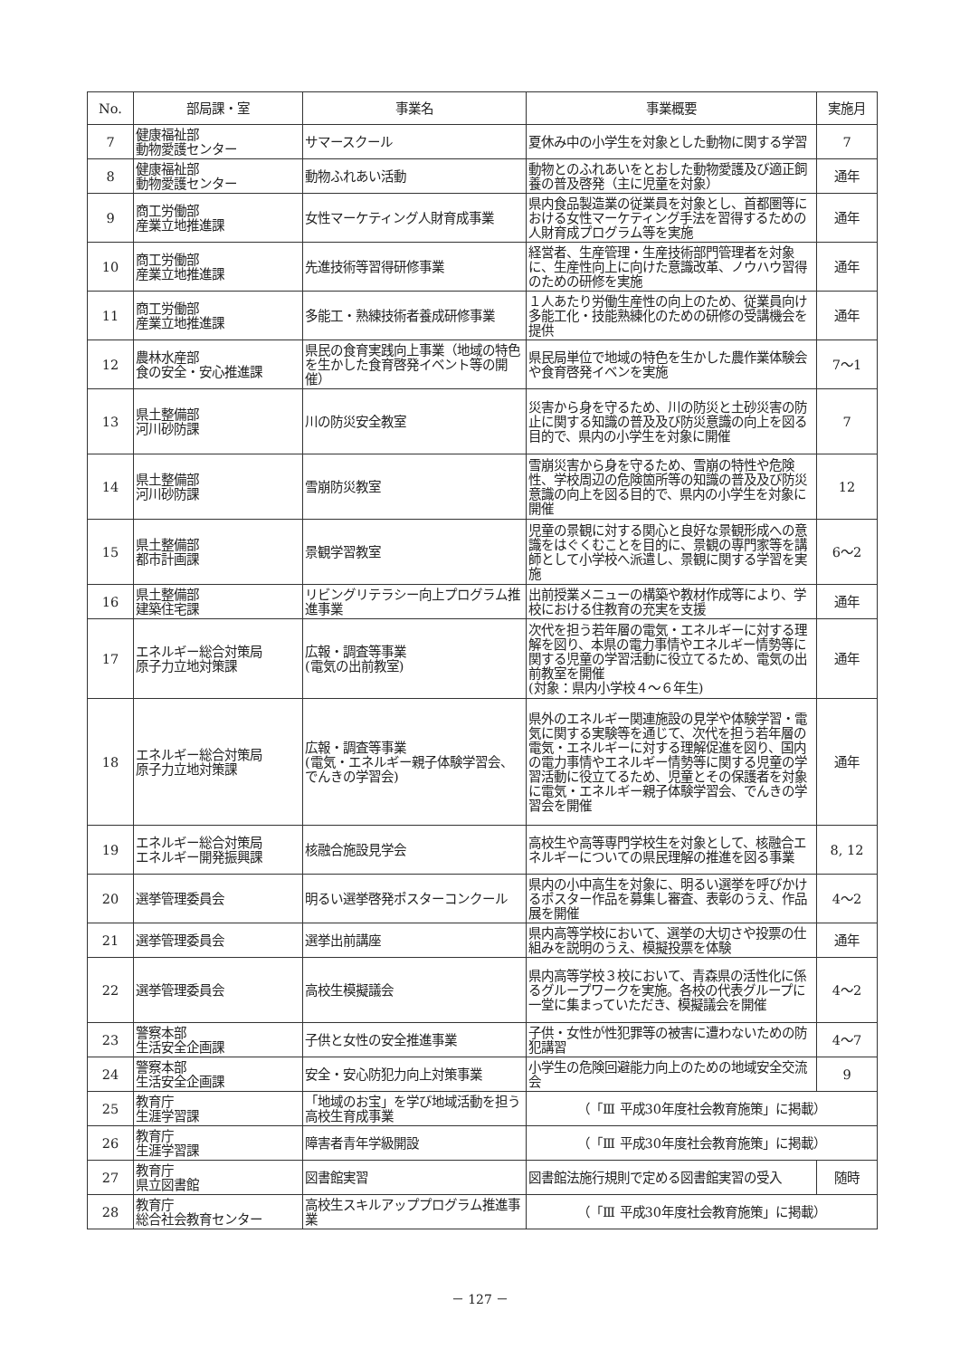| No. | 部局課・室 | 事業名 | 事業概要 | 実施月 |
| --- | --- | --- | --- | --- |
| 7 | 健康福祉部 動物愛護センター | サマースクール | 夏休み中の小学生を対象とした動物に関する学習 | 7 |
| 8 | 健康福祉部 動物愛護センター | 動物ふれあい活動 | 動物とのふれあいをとおした動物愛護及び適正飼養の普及啓発（主に児童を対象） | 通年 |
| 9 | 商工労働部 産業立地推進課 | 女性マーケティング人財育成事業 | 県内食品製造業の従業員を対象とし、首都圏等における女性マーケティング手法を習得するための人財育成プログラム等を実施 | 通年 |
| 10 | 商工労働部 産業立地推進課 | 先進技術等習得研修事業 | 経営者、生産管理・生産技術部門管理者を対象に、生産性向上に向けた意識改革、ノウハウ習得のための研修を実施 | 通年 |
| 11 | 商工労働部 産業立地推進課 | 多能工・熟練技術者養成研修事業 | １人あたり労働生産性の向上のため、従業員向け多能工化・技能熟練化のための研修の受講機会を提供 | 通年 |
| 12 | 農林水産部 食の安全・安心推進課 | 県民の食育実践向上事業（地域の特色を生かした食育啓発イベント等の開催） | 県民局単位で地域の特色を生かした農作業体験会や食育啓発イベンを実施 | 7～1 |
| 13 | 県土整備部 河川砂防課 | 川の防災安全教室 | 災害から身を守るため、川の防災と土砂災害の防止に関する知識の普及及び防災意識の向上を図る目的で、県内の小学生を対象に開催 | 7 |
| 14 | 県土整備部 河川砂防課 | 雪崩防災教室 | 雪崩災害から身を守るため、雪崩の特性や危険性、学校周辺の危険箇所等の知識の普及及び防災意識の向上を図る目的で、県内の小学生を対象に開催 | 12 |
| 15 | 県土整備部 都市計画課 | 景観学習教室 | 児童の景観に対する関心と良好な景観形成への意識をはぐくむことを目的に、景観の専門家等を講師として小学校へ派遣し、景観に関する学習を実施 | 6～2 |
| 16 | 県土整備部 建築住宅課 | リビングリテラシー向上プログラム推進事業 | 出前授業メニューの構築や教材作成等により、学校における住教育の充実を支援 | 通年 |
| 17 | エネルギー総合対策局 原子力立地対策課 | 広報・調査等事業 (電気の出前教室) | 次代を担う若年層の電気・エネルギーに対する理解を図り、本県の電力事情やエネルギー情勢等に関する児童の学習活動に役立てるため、電気の出前教室を開催 (対象：県内小学校４～６年生) | 通年 |
| 18 | エネルギー総合対策局 原子力立地対策課 | 広報・調査等事業 (電気・エネルギー親子体験学習会、でんきの学習会) | 県外のエネルギー関連施設の見学や体験学習・電気に関する実験等を通じて、次代を担う若年層の電気・エネルギーに対する理解促進を図り、国内の電力事情やエネルギー情勢等に関する児童の学習活動に役立てるため、児童とその保護者を対象に電気・エネルギー親子体験学習会、でんきの学習会を開催 | 通年 |
| 19 | エネルギー総合対策局 エネルギー開発振興課 | 核融合施設見学会 | 高校生や高等専門学校生を対象として、核融合エネルギーについての県民理解の推進を図る事業 | 8, 12 |
| 20 | 選挙管理委員会 | 明るい選挙啓発ポスターコンクール | 県内の小中高生を対象に、明るい選挙を呼びかけるポスター作品を募集し審査、表彰のうえ、作品展を開催 | 4～2 |
| 21 | 選挙管理委員会 | 選挙出前講座 | 県内高等学校において、選挙の大切さや投票の仕組みを説明のうえ、模擬投票を体験 | 通年 |
| 22 | 選挙管理委員会 | 高校生模擬議会 | 県内高等学校３校において、青森県の活性化に係るグループワークを実施。各校の代表グループに一堂に集まっていただき、模擬議会を開催 | 4～2 |
| 23 | 警察本部 生活安全企画課 | 子供と女性の安全推進事業 | 子供・女性が性犯罪等の被害に遭わないための防犯講習 | 4～7 |
| 24 | 警察本部 生活安全企画課 | 安全・安心防犯力向上対策事業 | 小学生の危険回避能力向上のための地域安全交流会 | 9 |
| 25 | 教育庁 生涯学習課 | 「地域のお宝」を学び地域活動を担う高校生育成事業 | （「Ⅲ 平成30年度社会教育施策」に掲載） | |
| 26 | 教育庁 生涯学習課 | 障害者青年学級開設 | （「Ⅲ 平成30年度社会教育施策」に掲載） | |
| 27 | 教育庁 県立図書館 | 図書館実習 | 図書館法施行規則で定める図書館実習の受入 | 随時 |
| 28 | 教育庁 総合社会教育センター | 高校生スキルアッププログラム推進事業 | （「Ⅲ 平成30年度社会教育施策」に掲載） | |
－ 127 －